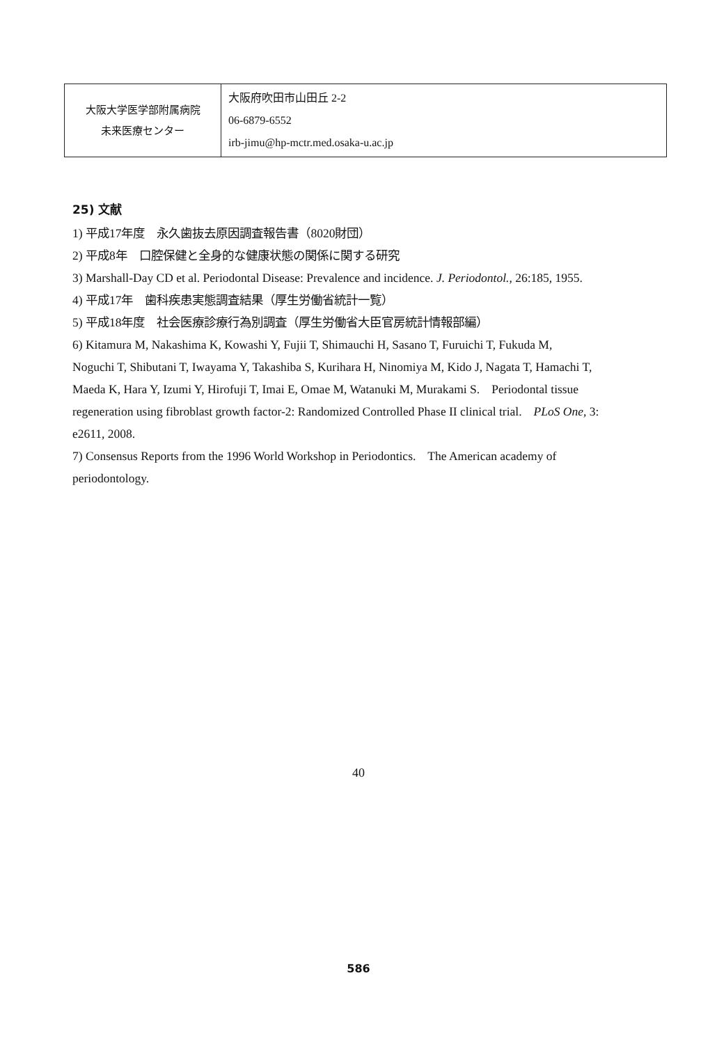| 大阪大学医学部附属病院 未来医療センター | 大阪府吹田市山田丘 2-2 06-6879-6552 irb-jimu@hp-mctr.med.osaka-u.ac.jp |
25) 文献
1) 平成17年度　永久歯抜去原因調査報告書（8020財団）
2) 平成8年　口腔保健と全身的な健康状態の関係に関する研究
3) Marshall-Day CD et al. Periodontal Disease: Prevalence and incidence. J. Periodontol., 26:185, 1955.
4) 平成17年　歯科疾患実態調査結果（厚生労働省統計一覧）
5) 平成18年度　社会医療診療行為別調査（厚生労働省大臣官房統計情報部編）
6) Kitamura M, Nakashima K, Kowashi Y, Fujii T, Shimauchi H, Sasano T, Furuichi T, Fukuda M,　Noguchi T, Shibutani T, Iwayama Y, Takashiba S, Kurihara H, Ninomiya M, Kido J, Nagata T, Hamachi T,　Maeda K, Hara Y, Izumi Y, Hirofuji T, Imai E, Omae M, Watanuki M, Murakami S.　Periodontal tissue regeneration using fibroblast growth factor-2: Randomized Controlled Phase II clinical trial.　PLoS One, 3: e2611, 2008.
7) Consensus Reports from the 1996 World Workshop in Periodontics.　The American academy of periodontology.
40
586